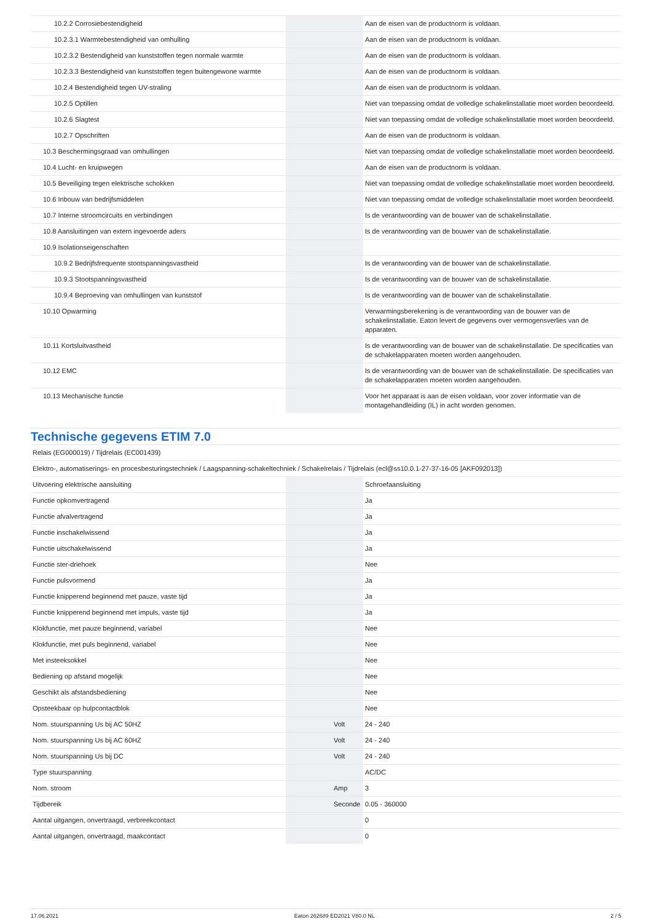| 10.2.2 Corrosiebestendigheid | | | Aan de eisen van de productnorm is voldaan. |
| 10.2.3.1 Warmtebestendigheid van omhulling | | | Aan de eisen van de productnorm is voldaan. |
| 10.2.3.2 Bestendigheid van kunststoffen tegen normale warmte | | | Aan de eisen van de productnorm is voldaan. |
| 10.2.3.3 Bestendigheid van kunststoffen tegen buitengewone warmte | | | Aan de eisen van de productnorm is voldaan. |
| 10.2.4 Bestendigheid tegen UV-straling | | | Aan de eisen van de productnorm is voldaan. |
| 10.2.5 Optillen | | | Niet van toepassing omdat de volledige schakelinstallatie moet worden beoordeeld. |
| 10.2.6 Slagtest | | | Niet van toepassing omdat de volledige schakelinstallatie moet worden beoordeeld. |
| 10.2.7 Opschriften | | | Aan de eisen van de productnorm is voldaan. |
| 10.3 Beschermingsgraad van omhullingen | | | Niet van toepassing omdat de volledige schakelinstallatie moet worden beoordeeld. |
| 10.4 Lucht- en kruipwegen | | | Aan de eisen van de productnorm is voldaan. |
| 10.5 Beveiliging tegen elektrische schokken | | | Niet van toepassing omdat de volledige schakelinstallatie moet worden beoordeeld. |
| 10.6 Inbouw van bedrijfsmiddelen | | | Niet van toepassing omdat de volledige schakelinstallatie moet worden beoordeeld. |
| 10.7 Interne stroomcircuits en verbindingen | | | Is de verantwoording van de bouwer van de schakelinstallatie. |
| 10.8 Aansluitingen van extern ingevoerde aders | | | Is de verantwoording van de bouwer van de schakelinstallatie. |
| 10.9 Isolationseigenschaften | | | |
| 10.9.2 Bedrijfsfrequente stootspanningsvastheid | | | Is de verantwoording van de bouwer van de schakelinstallatie. |
| 10.9.3 Stootspanningsvastheid | | | Is de verantwoording van de bouwer van de schakelinstallatie. |
| 10.9.4 Beproeving van omhullingen van kunststof | | | Is de verantwoording van de bouwer van de schakelinstallatie. |
| 10.10 Opwarming | | | Verwarmingsberekening is de verantwoording van de bouwer van de schakelinstallatie. Eaton levert de gegevens over vermogensverlies van de apparaten. |
| 10.11 Kortsluitvastheid | | | Is de verantwoording van de bouwer van de schakelinstallatie. De specificaties van de schakelapparaten moeten worden aangehouden. |
| 10.12 EMC | | | Is de verantwoording van de bouwer van de schakelinstallatie. De specificaties van de schakelapparaten moeten worden aangehouden. |
| 10.13 Mechanische functie | | | Voor het apparaat is aan de eisen voldaan, voor zover informatie van de montagehandleiding (IL) in acht worden genomen. |
Technische gegevens ETIM 7.0
| Relais (EG000019) / Tijdrelais (EC001439) | | | |
| Elektro-, automatiserings- en procesbesturingstechniek / Laagspanning-schakeltechniek / Schakelrelais / Tijdrelais (ecl@ss10.0.1-27-37-16-05 [AKF092013]) | | | |
| Uitvoering elektrische aansluiting | | | Schroefaansluiting |
| Functie opkomvertragend | | | Ja |
| Functie afvalvertragend | | | Ja |
| Functie inschakelwissend | | | Ja |
| Functie uitschakelwissend | | | Ja |
| Functie ster-driehoek | | | Nee |
| Functie pulsvormend | | | Ja |
| Functie knipperend beginnend met pauze, vaste tijd | | | Ja |
| Functie knipperend beginnend met impuls, vaste tijd | | | Ja |
| Klokfunctie, met pauze beginnend, variabel | | | Nee |
| Klokfunctie, met puls beginnend, variabel | | | Nee |
| Met insteeksokkel | | | Nee |
| Bediening op afstand mogelijk | | | Nee |
| Geschikt als afstandsbediening | | | Nee |
| Opsteekbaar op hulpcontactblok | | | Nee |
| Nom. stuurspanning Us bij AC 50HZ | | Volt | 24 - 240 |
| Nom. stuurspanning Us bij AC 60HZ | | Volt | 24 - 240 |
| Nom. stuurspanning Us bij DC | | Volt | 24 - 240 |
| Type stuurspanning | | | AC/DC |
| Nom. stroom | | Amp | 3 |
| Tijdbereik | | Seconde | 0.05 - 360000 |
| Aantal uitgangen, onvertraagd, verbreekcontact | | | 0 |
| Aantal uitgangen, onvertraagd, maakcontact | | | 0 |
17.06.2021 Eaton 262689 ED2021 V80.0 NL 2 / 5